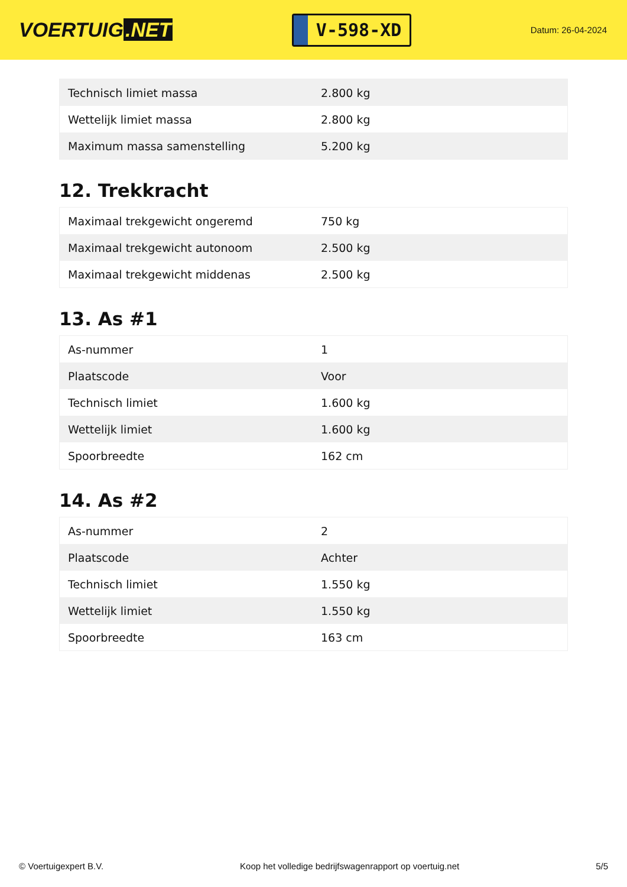VOERTUIG.NET
V-598-XD
Datum: 26-04-2024
| Technisch limiet massa | 2.800 kg |
| Wettelijk limiet massa | 2.800 kg |
| Maximum massa samenstelling | 5.200 kg |
12. Trekkracht
| Maximaal trekgewicht ongeremd | 750 kg |
| Maximaal trekgewicht autonoom | 2.500 kg |
| Maximaal trekgewicht middenas | 2.500 kg |
13. As #1
| As-nummer | 1 |
| Plaatscode | Voor |
| Technisch limiet | 1.600 kg |
| Wettelijk limiet | 1.600 kg |
| Spoorbreedte | 162 cm |
14. As #2
| As-nummer | 2 |
| Plaatscode | Achter |
| Technisch limiet | 1.550 kg |
| Wettelijk limiet | 1.550 kg |
| Spoorbreedte | 163 cm |
© Voertuigexpert B.V. Koop het volledige bedrijfswagenrapport op voertuig.net 5/5